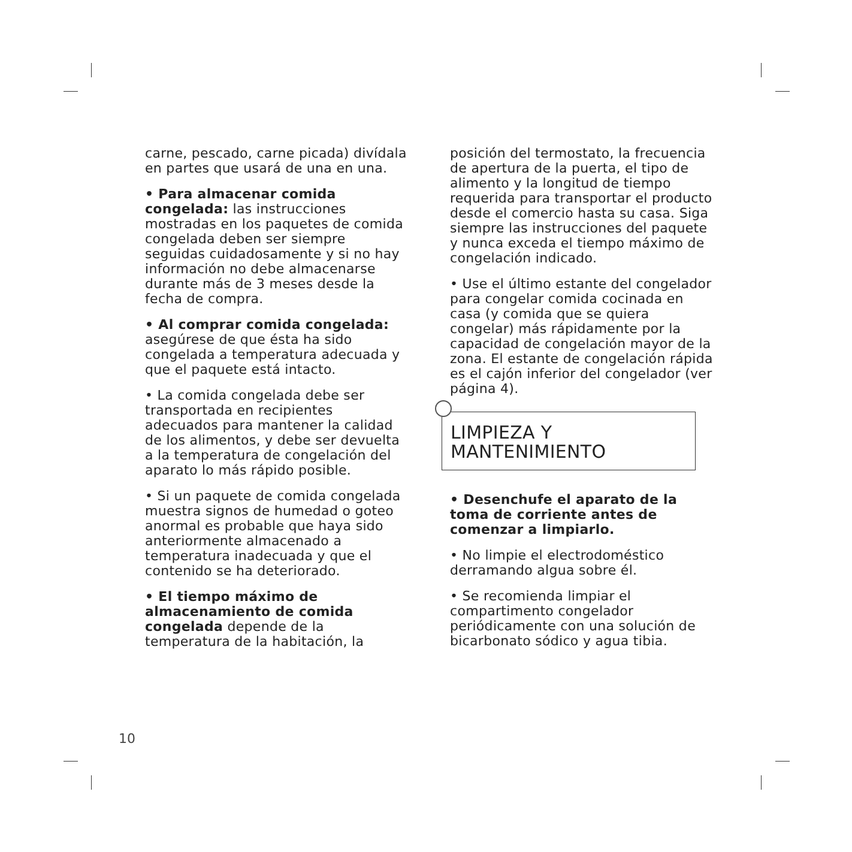carne, pescado, carne picada) divídala en partes que usará de una en una.
• Para almacenar comida congelada: las instrucciones mostradas en los paquetes de comida congelada deben ser siempre seguidas cuidadosamente y si no hay información no debe almacenarse durante más de 3 meses desde la fecha de compra.
• Al comprar comida congelada: asegúrese de que ésta ha sido congelada a temperatura adecuada y que el paquete está intacto.
• La comida congelada debe ser transportada en recipientes adecuados para mantener la calidad de los alimentos, y debe ser devuelta a la temperatura de congelación del aparato lo más rápido posible.
• Si un paquete de comida congelada muestra signos de humedad o goteo anormal es probable que haya sido anteriormente almacenado a temperatura inadecuada y que el contenido se ha deteriorado.
• El tiempo máximo de almacenamiento de comida congelada depende de la temperatura de la habitación, la
posición del termostato, la frecuencia de apertura de la puerta, el tipo de alimento y la longitud de tiempo requerida para transportar el producto desde el comercio hasta su casa. Siga siempre las instrucciones del paquete y nunca exceda el tiempo máximo de congelación indicado.
• Use el último estante del congelador para congelar comida cocinada en casa (y comida que se quiera congelar) más rápidamente por la capacidad de congelación mayor de la zona. El estante de congelación rápida es el cajón inferior del congelador (ver página 4).
LIMPIEZA Y
MANTENIMIENTO
• Desenchufe el aparato de la toma de corriente antes de comenzar a limpiarlo.
• No limpie el electrodoméstico derramando algua sobre él.
• Se recomienda limpiar el compartimento congelador periódicamente con una solución de bicarbonato sódico y agua tibia.
10